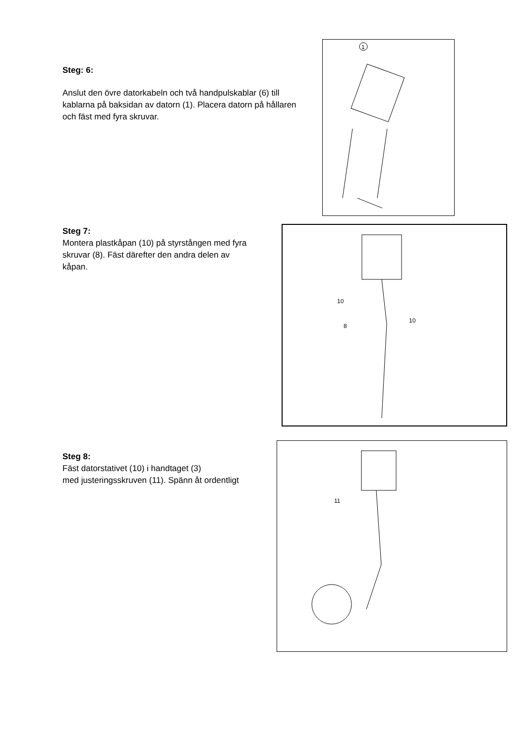Steg: 6:
Anslut den övre datorkabeln och två handpulskablar (6) till kablarna på baksidan av datorn (1). Placera datorn på hållaren och fäst med fyra skruvar.
1
Steg 7:
Montera plastkåpan (10) på styrstången med fyra skruvar (8). Fäst därefter den andra delen av
kåpan.
10
8
10
Steg 8:
Fäst datorstativet (10) i handtaget (3)
med justeringsskruven (11). Spänn åt ordentligt
11